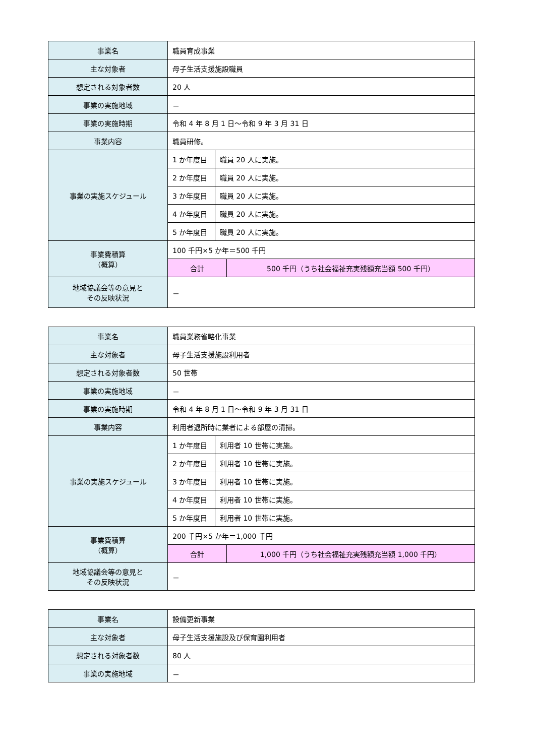| 事業名 | 職員育成事業 |
| 主な対象者 | 母子生活支援施設職員 |
| 想定される対象者数 | 20 人 |
| 事業の実施地域 | － |
| 事業の実施時期 | 令和 4 年 8 月 1 日～令和 9 年 3 月 31 日 |
| 事業内容 | 職員研修。 |
| 事業の実施スケジュール | / 1 か年度目 / 職員 20 人に実施。 / / 2 か年度目 / 職員 20 人に実施。 / / 3 か年度目 / 職員 20 人に実施。 / / 4 か年度目 / 職員 20 人に実施。 / / 5 か年度目 / 職員 20 人に実施。 / |
| 事業費積算 （概算） | / 100 千円×5 か年＝500 千円 / / / 合計 / 500 千円（うち社会福祉充実残額充当額 500 千円） / |
| 地域協議会等の意見と その反映状況 | － |
| 事業名 | 職員業務省略化事業 |
| 主な対象者 | 母子生活支援施設利用者 |
| 想定される対象者数 | 50 世帯 |
| 事業の実施地域 | － |
| 事業の実施時期 | 令和 4 年 8 月 1 日～令和 9 年 3 月 31 日 |
| 事業内容 | 利用者退所時に業者による部屋の清掃。 |
| 事業の実施スケジュール | / 1 か年度目 / 利用者 10 世帯に実施。 / / 2 か年度目 / 利用者 10 世帯に実施。 / / 3 か年度目 / 利用者 10 世帯に実施。 / / 4 か年度目 / 利用者 10 世帯に実施。 / / 5 か年度目 / 利用者 10 世帯に実施。 / |
| 事業費積算 （概算） | / 200 千円×5 か年＝1,000 千円 / / / 合計 / 1,000 千円（うち社会福祉充実残額充当額 1,000 千円） / |
| 地域協議会等の意見と その反映状況 | － |
| 事業名 | 設備更新事業 |
| 主な対象者 | 母子生活支援施設及び保育園利用者 |
| 想定される対象者数 | 80 人 |
| 事業の実施地域 | － |